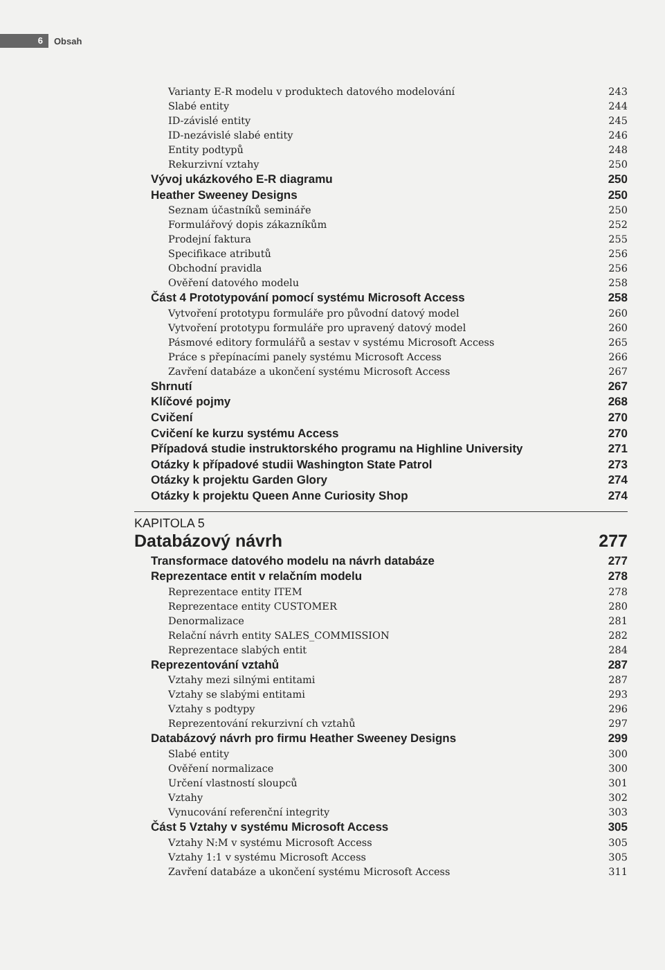6
Obsah
Varianty E-R modelu v produktech datového modelování 243
Slabé entity 244
ID-závislé entity 245
ID-nezávislé slabé entity 246
Entity podtypů 248
Rekurzivní vztahy 250
Vývoj ukázkového E-R diagramu 250
Heather Sweeney Designs 250
Seznam účastníků semináře 250
Formulářový dopis zákazníkům 252
Prodejní faktura 255
Specifikace atributů 256
Obchodní pravidla 256
Ověření datového modelu 258
Část 4 Prototypování pomocí systému Microsoft Access 258
Vytvoření prototypu formuláře pro původní datový model 260
Vytvoření prototypu formuláře pro upravený datový model 260
Pásmové editory formulářů a sestav v systému Microsoft Access 265
Práce s přepínacími panely systému Microsoft Access 266
Zavření databáze a ukončení systému Microsoft Access 267
Shrnutí 267
Klíčové pojmy 268
Cvičení 270
Cvičení ke kurzu systému Access 270
Případová studie instruktorského programu na Highline University 271
Otázky k případové studii Washington State Patrol 273
Otázky k projektu Garden Glory 274
Otázky k projektu Queen Anne Curiosity Shop 274
KAPITOLA 5
Databázový návrh 277
Transformace datového modelu na návrh databáze 277
Reprezentace entit v relačním modelu 278
Reprezentace entity ITEM 278
Reprezentace entity CUSTOMER 280
Denormalizace 281
Relační návrh entity SALES_COMMISSION 282
Reprezentace slabých entit 284
Reprezentování vztahů 287
Vztahy mezi silnými entitami 287
Vztahy se slabými entitami 293
Vztahy s podtypy 296
Reprezentování rekurzivní ch vztahů 297
Databázový návrh pro firmu Heather Sweeney Designs 299
Slabé entity 300
Ověření normalizace 300
Určení vlastností sloupců 301
Vztahy 302
Vynucování referenční integrity 303
Část 5 Vztahy v systému Microsoft Access 305
Vztahy N:M v systému Microsoft Access 305
Vztahy 1:1 v systému Microsoft Access 305
Zavření databáze a ukončení systému Microsoft Access 311